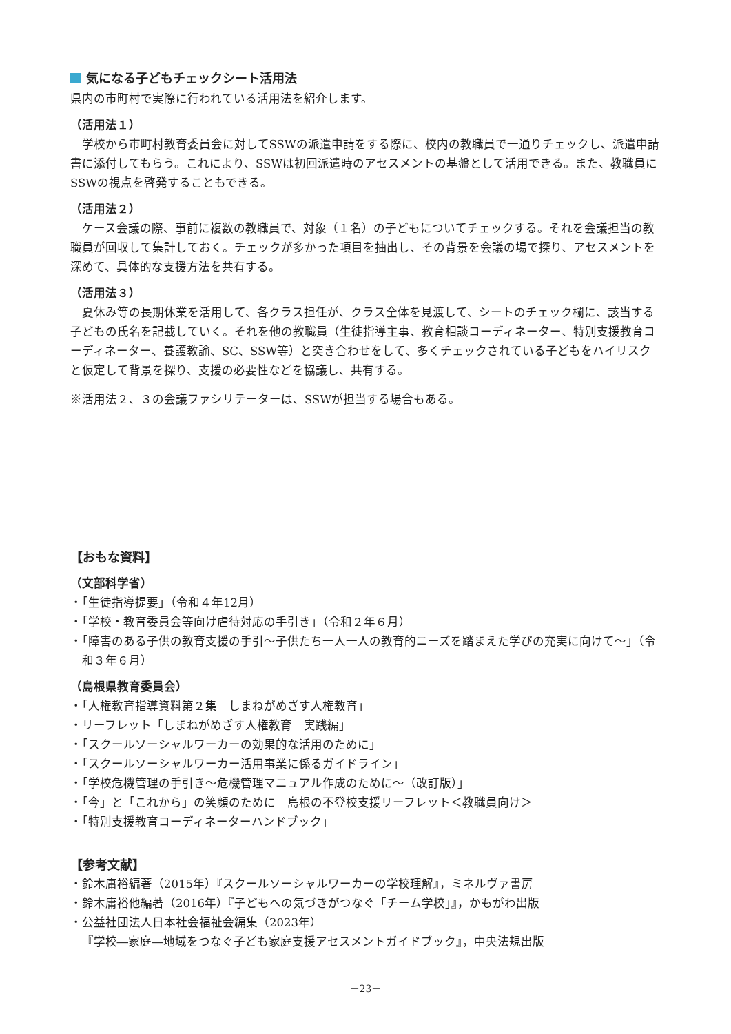気になる子どもチェックシート活用法
県内の市町村で実際に行われている活用法を紹介します。
（活用法１）
学校から市町村教育委員会に対してSSWの派遣申請をする際に、校内の教職員で一通りチェックし、派遣申請書に添付してもらう。これにより、SSWは初回派遣時のアセスメントの基盤として活用できる。また、教職員にSSWの視点を啓発することもできる。
（活用法２）
ケース会議の際、事前に複数の教職員で、対象（１名）の子どもについてチェックする。それを会議担当の教職員が回収して集計しておく。チェックが多かった項目を抽出し、その背景を会議の場で探り、アセスメントを深めて、具体的な支援方法を共有する。
（活用法３）
夏休み等の長期休業を活用して、各クラス担任が、クラス全体を見渡して、シートのチェック欄に、該当する子どもの氏名を記載していく。それを他の教職員（生徒指導主事、教育相談コーディネーター、特別支援教育コーディネーター、養護教諭、SC、SSW等）と突き合わせをして、多くチェックされている子どもをハイリスクと仮定して背景を探り、支援の必要性などを協議し、共有する。
※活用法２、３の会議ファシリテーターは、SSWが担当する場合もある。
【おもな資料】
（文部科学省）
・「生徒指導提要」（令和４年12月）
・「学校・教育委員会等向け虐待対応の手引き」（令和２年６月）
・「障害のある子供の教育支援の手引～子供たち一人一人の教育的ニーズを踏まえた学びの充実に向けて～」（令和３年６月）
（島根県教育委員会）
・「人権教育指導資料第２集　しまねがめざす人権教育」
・リーフレット「しまねがめざす人権教育　実践編」
・「スクールソーシャルワーカーの効果的な活用のために」
・「スクールソーシャルワーカー活用事業に係るガイドライン」
・「学校危機管理の手引き～危機管理マニュアル作成のために～（改訂版）」
・「今」と「これから」の笑顔のために　島根の不登校支援リーフレット＜教職員向け＞
・「特別支援教育コーディネーターハンドブック」
【参考文献】
・鈴木庸裕編著（2015年）『スクールソーシャルワーカーの学校理解』，ミネルヴァ書房
・鈴木庸裕他編著（2016年）『子どもへの気づきがつなぐ「チーム学校」』，かもがわ出版
・公益社団法人日本社会福祉会編集（2023年）
『学校―家庭―地域をつなぐ子ども家庭支援アセスメントガイドブック』，中央法規出版
－23－